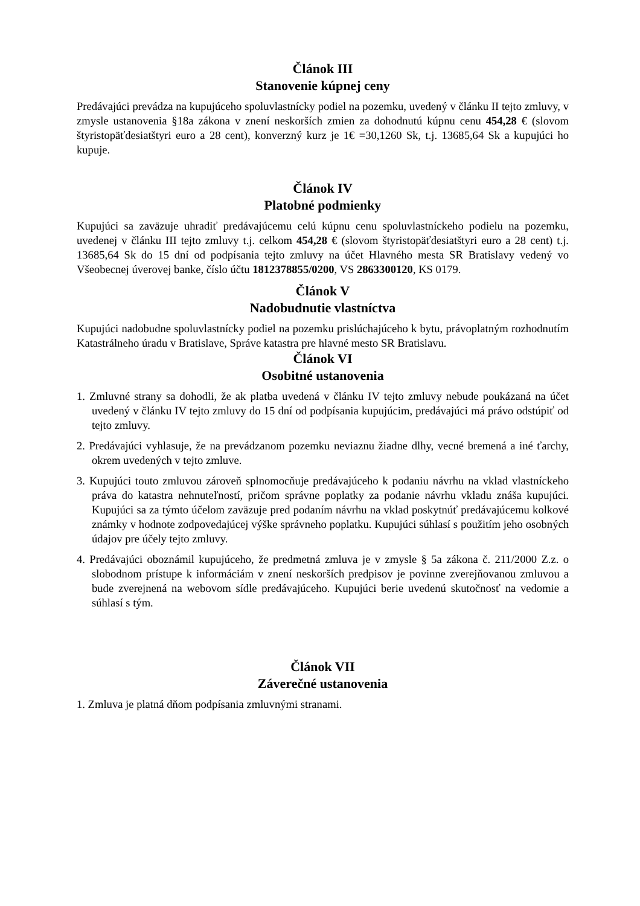Článok III
Stanovenie kúpnej ceny
Predávajúci prevádza na kupujúceho spoluvlastnícky podiel na pozemku, uvedený v článku II tejto zmluvy, v zmysle ustanovenia §18a zákona v znení neskorších zmien za dohodnutú kúpnu cenu 454,28 € (slovom štyristopäťdesiatštyri euro a 28 cent), konverzný kurz je 1€ =30,1260 Sk, t.j. 13685,64 Sk a kupujúci ho kupuje.
Článok IV
Platobné podmienky
Kupujúci sa zaväzuje uhradiť predávajúcemu celú kúpnu cenu spoluvlastníckeho podielu na pozemku, uvedenej v článku III tejto zmluvy t.j. celkom 454,28 € (slovom štyristopäťdesiatštyri euro a 28 cent) t.j. 13685,64 Sk do 15 dní od podpísania tejto zmluvy na účet Hlavného mesta SR Bratislavy vedený vo Všeobecnej úverovej banke, číslo účtu 1812378855/0200, VS 2863300120, KS 0179.
Článok V
Nadobudnutie vlastníctva
Kupujúci nadobudne spoluvlastnícky podiel na pozemku prislúchajúceho k bytu, právoplatným rozhodnutím Katastrálneho úradu v Bratislave, Správe katastra pre hlavné mesto SR Bratislavu.
Článok VI
Osobitné ustanovenia
1. Zmluvné strany sa dohodli, že ak platba uvedená v článku IV tejto zmluvy nebude poukázaná na účet uvedený v článku IV tejto zmluvy do 15 dní od podpísania kupujúcim, predávajúci má právo odstúpiť od tejto zmluvy.
2. Predávajúci vyhlasuje, že na prevádzanom pozemku neviaznu žiadne dlhy, vecné bremená a iné ťarchy, okrem uvedených v tejto zmluve.
3. Kupujúci touto zmluvou zároveň splnomocňuje predávajúceho k podaniu návrhu na vklad vlastníckeho práva do katastra nehnuteľností, pričom správne poplatky za podanie návrhu vkladu znáša kupujúci. Kupujúci sa za týmto účelom zaväzuje pred podaním návrhu na vklad poskytnúť predávajúcemu kolkové známky v hodnote zodpovedajúcej výške správneho poplatku. Kupujúci súhlasí s použitím jeho osobných údajov pre účely tejto zmluvy.
4. Predávajúci oboznámil kupujúceho, že predmetná zmluva je v zmysle § 5a zákona č. 211/2000 Z.z. o slobodnom prístupe k informáciám v znení neskorších predpisov je povinne zverejňovanou zmluvou a bude zverejnená na webovom sídle predávajúceho. Kupujúci berie uvedenú skutočnosť na vedomie a súhlasí s tým.
Článok VII
Záverečné ustanovenia
1. Zmluva je platná dňom podpísania zmluvnými stranami.